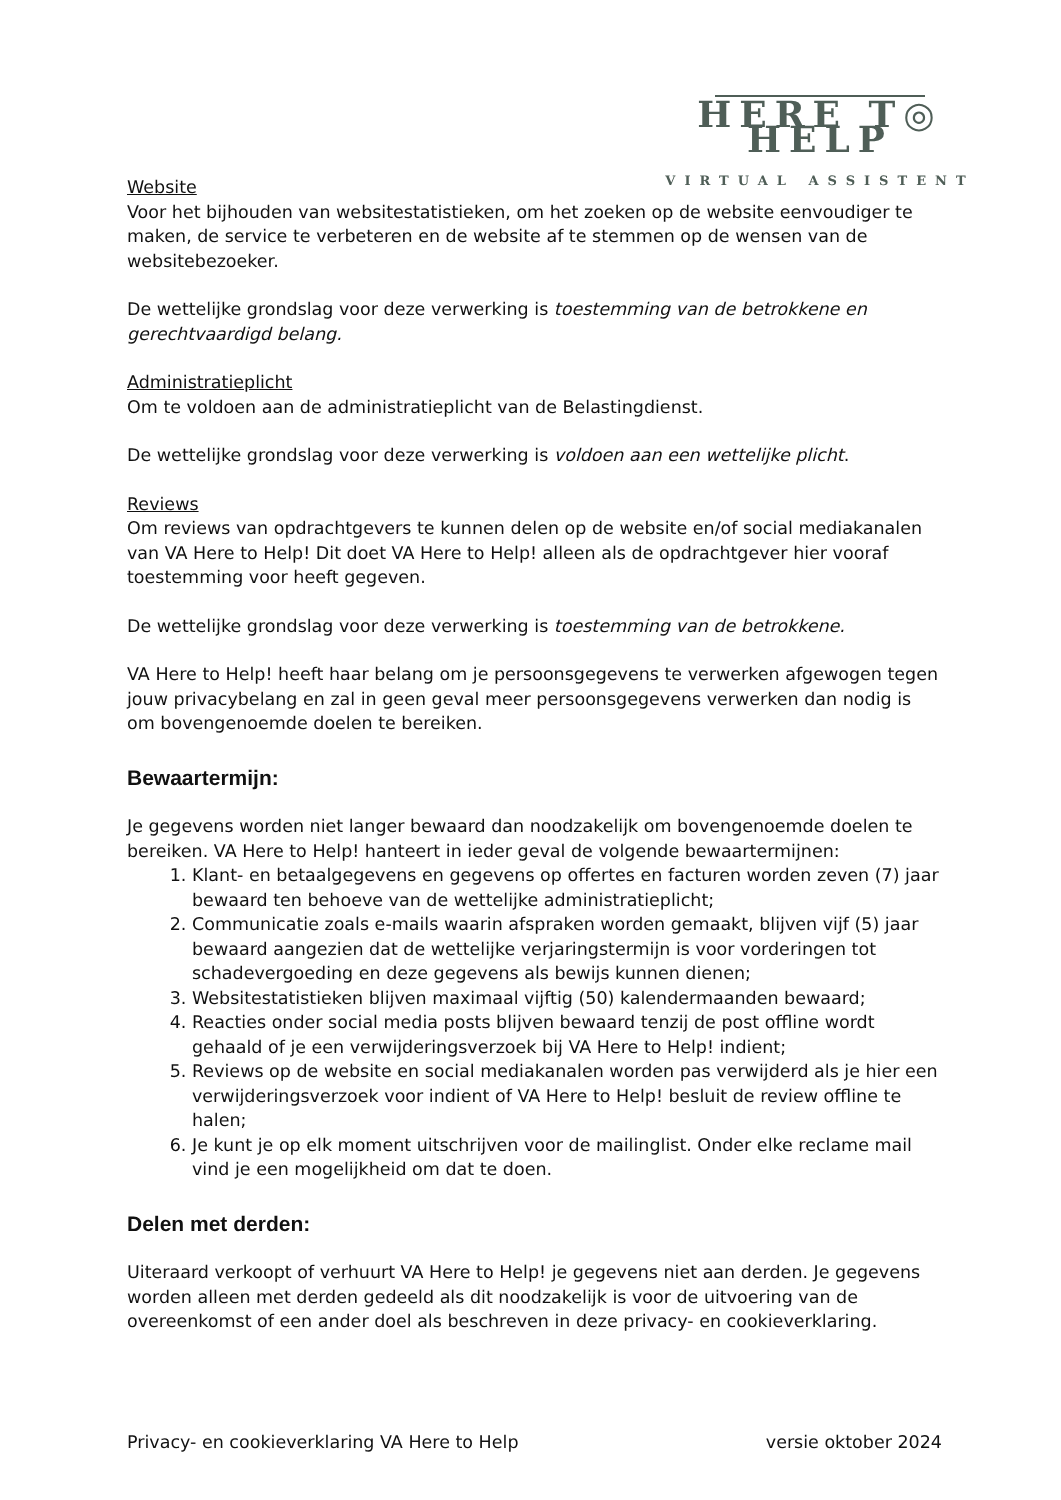HERE T◎ HELP
VIRTUAL ASSISTENT
Website
Voor het bijhouden van websitestatistieken, om het zoeken op de website eenvoudiger te maken, de service te verbeteren en de website af te stemmen op de wensen van de websitebezoeker.
De wettelijke grondslag voor deze verwerking is toestemming van de betrokkene en gerechtvaardigd belang.
Administratieplicht
Om te voldoen aan de administratieplicht van de Belastingdienst.
De wettelijke grondslag voor deze verwerking is voldoen aan een wettelijke plicht.
Reviews
Om reviews van opdrachtgevers te kunnen delen op de website en/of social mediakanalen van VA Here to Help! Dit doet VA Here to Help! alleen als de opdrachtgever hier vooraf toestemming voor heeft gegeven.
De wettelijke grondslag voor deze verwerking is toestemming van de betrokkene.
VA Here to Help! heeft haar belang om je persoonsgegevens te verwerken afgewogen tegen jouw privacybelang en zal in geen geval meer persoonsgegevens verwerken dan nodig is om bovengenoemde doelen te bereiken.
Bewaartermijn:
Je gegevens worden niet langer bewaard dan noodzakelijk om bovengenoemde doelen te bereiken. VA Here to Help! hanteert in ieder geval de volgende bewaartermijnen:
1. Klant- en betaalgegevens en gegevens op offertes en facturen worden zeven (7) jaar bewaard ten behoeve van de wettelijke administratieplicht;
2. Communicatie zoals e-mails waarin afspraken worden gemaakt, blijven vijf (5) jaar bewaard aangezien dat de wettelijke verjaringstermijn is voor vorderingen tot schadevergoeding en deze gegevens als bewijs kunnen dienen;
3. Websitestatistieken blijven maximaal vijftig (50) kalendermaanden bewaard;
4. Reacties onder social media posts blijven bewaard tenzij de post offline wordt gehaald of je een verwijderingsverzoek bij VA Here to Help! indient;
5. Reviews op de website en social mediakanalen worden pas verwijderd als je hier een verwijderingsverzoek voor indient of VA Here to Help! besluit de review offline te halen;
6. Je kunt je op elk moment uitschrijven voor de mailinglist. Onder elke reclame mail vind je een mogelijkheid om dat te doen.
Delen met derden:
Uiteraard verkoopt of verhuurt VA Here to Help! je gegevens niet aan derden. Je gegevens worden alleen met derden gedeeld als dit noodzakelijk is voor de uitvoering van de overeenkomst of een ander doel als beschreven in deze privacy- en cookieverklaring.
Privacy- en cookieverklaring VA Here to Help versie oktober 2024